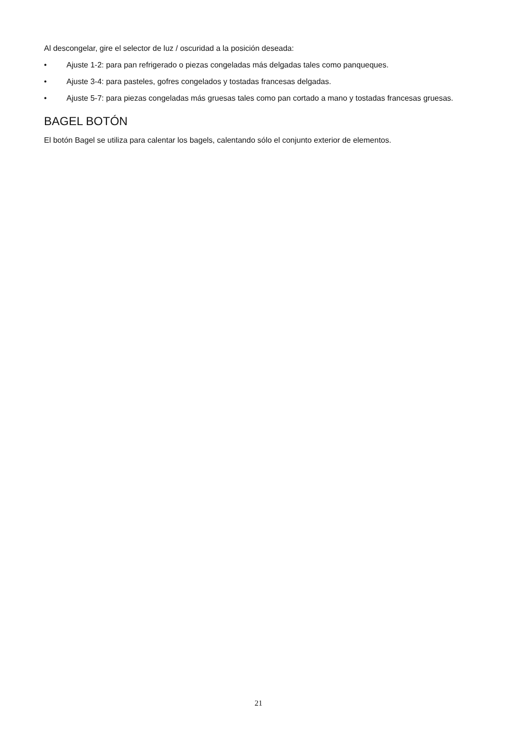Al descongelar, gire el selector de luz / oscuridad a la posición deseada:
• Ajuste 1-2: para pan refrigerado o piezas congeladas más delgadas tales como panqueques.
• Ajuste 3-4: para pasteles, gofres congelados y tostadas francesas delgadas.
• Ajuste 5-7: para piezas congeladas más gruesas tales como pan cortado a mano y tostadas francesas gruesas.
BAGEL BOTÓN
El botón Bagel se utiliza para calentar los bagels, calentando sólo el conjunto exterior de elementos.
21